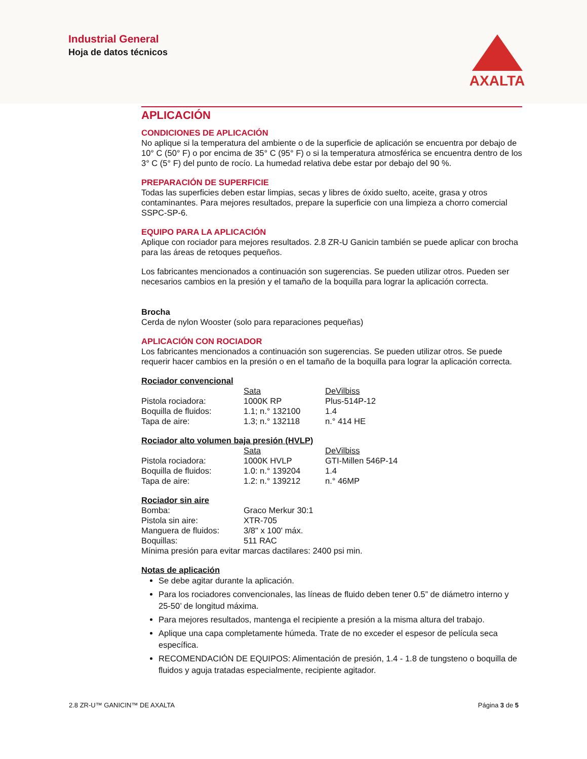Industrial General
Hoja de datos técnicos
AXALTA
APLICACIÓN
CONDICIONES DE APLICACIÓN
No aplique si la temperatura del ambiente o de la superficie de aplicación se encuentra por debajo de 10° C (50° F) o por encima de 35° C (95° F) o si la temperatura atmosférica se encuentra dentro de los 3° C (5° F) del punto de rocío. La humedad relativa debe estar por debajo del 90 %.
PREPARACIÓN DE SUPERFICIE
Todas las superficies deben estar limpias, secas y libres de óxido suelto, aceite, grasa y otros contaminantes. Para mejores resultados, prepare la superficie con una limpieza a chorro comercial SSPC-SP-6.
EQUIPO PARA LA APLICACIÓN
Aplique con rociador para mejores resultados. 2.8 ZR-U Ganicin también se puede aplicar con brocha para las áreas de retoques pequeños.
Los fabricantes mencionados a continuación son sugerencias. Se pueden utilizar otros. Pueden ser necesarios cambios en la presión y el tamaño de la boquilla para lograr la aplicación correcta.
Brocha
Cerda de nylon Wooster (solo para reparaciones pequeñas)
APLICACIÓN CON ROCIADOR
Los fabricantes mencionados a continuación son sugerencias. Se pueden utilizar otros. Se puede requerir hacer cambios en la presión o en el tamaño de la boquilla para lograr la aplicación correcta.
Rociador convencional
| | Sata | DeVilbiss |
| Pistola rociadora: | 1000K RP | Plus-514P-12 |
| Boquilla de fluidos: | 1.1; n.° 132100 | 1.4 |
| Tapa de aire: | 1.3; n.° 132118 | n.° 414 HE |
Rociador alto volumen baja presión (HVLP)
| | Sata | DeVilbiss |
| Pistola rociadora: | 1000K HVLP | GTI-Millen 546P-14 |
| Boquilla de fluidos: | 1.0: n.° 139204 | 1.4 |
| Tapa de aire: | 1.2: n.° 139212 | n.° 46MP |
Rociador sin aire
| Bomba: | Graco Merkur 30:1 |
| Pistola sin aire: | XTR-705 |
| Manguera de fluidos: | 3/8" x 100' máx. |
| Boquillas: | 511 RAC |
Mínima presión para evitar marcas dactilares: 2400 psi min.
Notas de aplicación
Se debe agitar durante la aplicación.
Para los rociadores convencionales, las líneas de fluido deben tener 0.5” de diámetro interno y 25-50’ de longitud máxima.
Para mejores resultados, mantenga el recipiente a presión a la misma altura del trabajo.
Aplique una capa completamente húmeda. Trate de no exceder el espesor de película seca específica.
RECOMENDACIÓN DE EQUIPOS: Alimentación de presión, 1.4 - 1.8 de tungsteno o boquilla de fluidos y aguja tratadas especialmente, recipiente agitador.
2.8 ZR-U™ GANICIN™ DE AXALTA Página 3 de 5